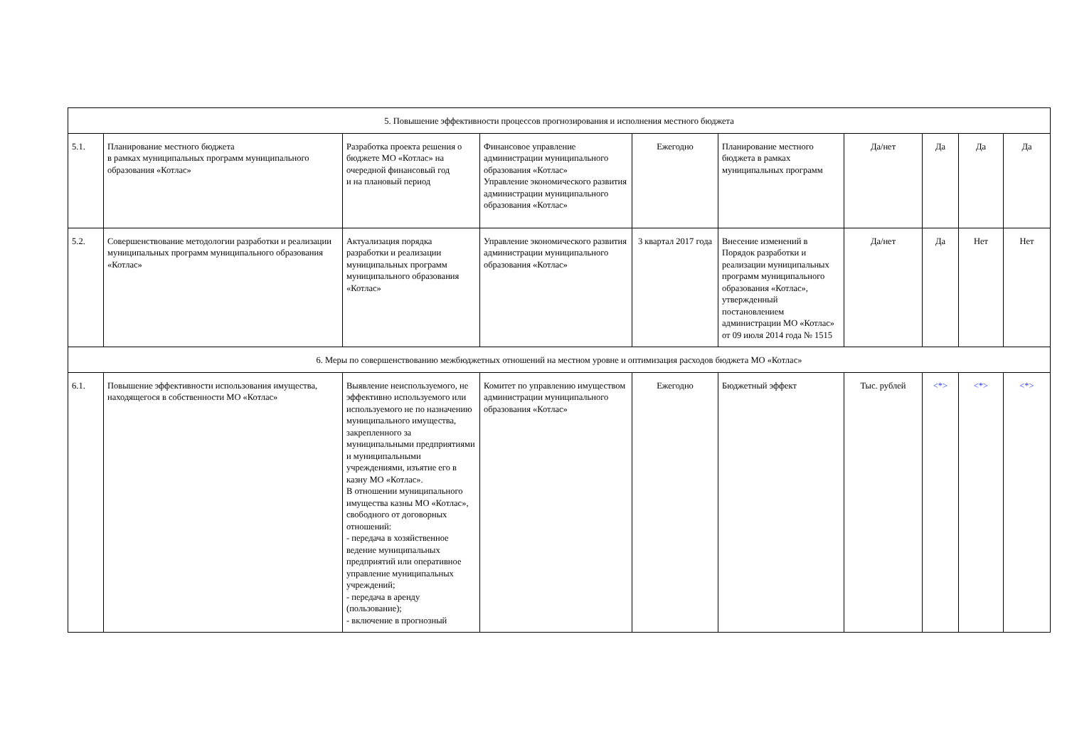| 5. Повышение эффективности процессов прогнозирования и исполнения местного бюджета | | | | | | | | | |
| 5.1. | Планирование местного бюджета в рамках муниципальных программ муниципального образования «Котлас» | Разработка проекта решения о бюджете МО «Котлас» на очередной финансовый год и на плановый период | Финансовое управление администрации муниципального образования «Котлас» Управление экономического развития администрации муниципального образования «Котлас» | Ежегодно | Планирование местного бюджета в рамках муниципальных программ | Да/нет | Да | Да | Да |
| 5.2. | Совершенствование методологии разработки и реализации муниципальных программ муниципального образования «Котлас» | Актуализация порядка разработки и реализации муниципальных программ муниципального образования «Котлас» | Управление экономического развития администрации муниципального образования «Котлас» | 3 квартал 2017 года | Внесение изменений в Порядок разработки и реализации муниципальных программ муниципального образования «Котлас», утвержденный постановлением администрации МО «Котлас» от 09 июля 2014 года № 1515 | Да/нет | Да | Нет | Нет |
| 6. Меры по совершенствованию межбюджетных отношений на местном уровне и оптимизация расходов бюджета МО «Котлас» | | | | | | | | | |
| 6.1. | Повышение эффективности использования имущества, находящегося в собственности МО «Котлас» | Выявление неиспользуемого, не эффективно используемого или используемого не по назначению муниципального имущества, закрепленного за муниципальными предприятиями и муниципальными учреждениями, изъятие его в казну МО «Котлас». В отношении муниципального имущества казны МО «Котлас», свободного от договорных отношений: - передача в хозяйственное ведение муниципальных предприятий или оперативное управление муниципальных учреждений; - передача в аренду (пользование); - включение в прогнозный | Комитет по управлению имуществом администрации муниципального образования «Котлас» | Ежегодно | Бюджетный эффект | Тыс. рублей | <*> | <*> | <*> |